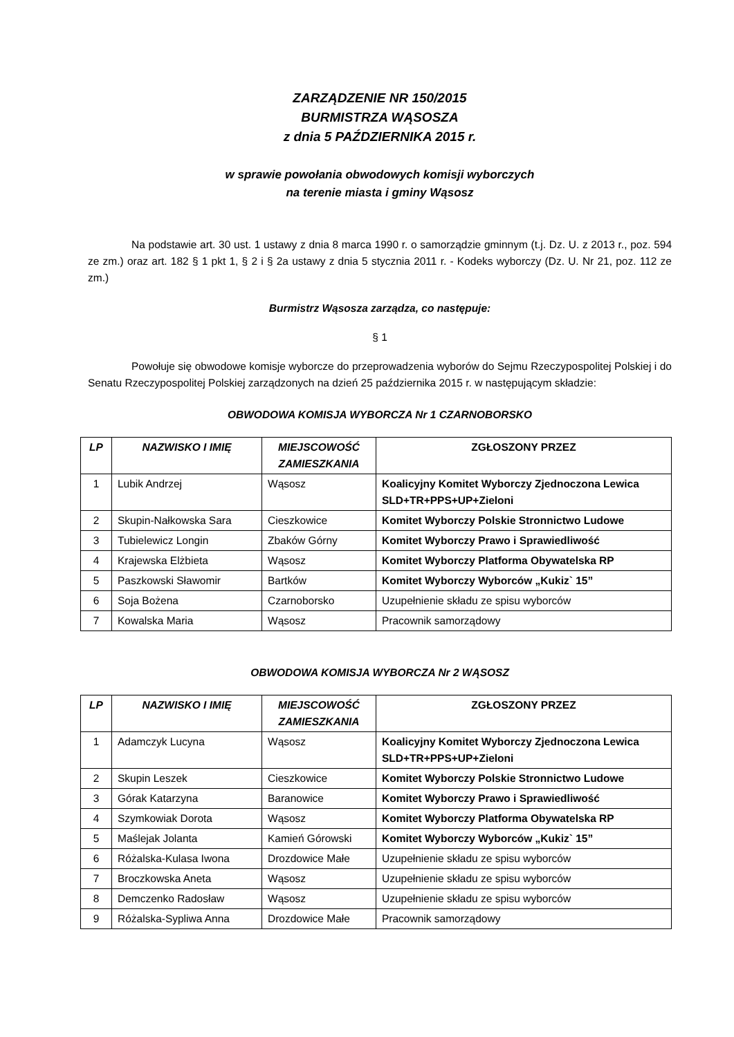ZARZĄDZENIE NR 150/2015
BURMISTRZA WĄSOSZA
z dnia 5 PAŹDZIERNIKA 2015 r.
w sprawie powołania obwodowych komisji wyborczych
na terenie miasta i gminy Wąsosz
Na podstawie art. 30 ust. 1 ustawy z dnia 8 marca 1990 r. o samorządzie gminnym (t.j. Dz. U. z 2013 r., poz. 594 ze zm.) oraz art. 182 § 1 pkt 1, § 2 i § 2a ustawy z dnia 5 stycznia 2011 r. - Kodeks wyborczy (Dz. U. Nr 21, poz. 112 ze zm.)
Burmistrz Wąsosza zarządza, co następuje:
§ 1
Powołuje się obwodowe komisje wyborcze do przeprowadzenia wyborów do Sejmu Rzeczypospolitej Polskiej i do Senatu Rzeczypospolitej Polskiej zarządzonych na dzień 25 października 2015 r. w następującym składzie:
OBWODOWA KOMISJA WYBORCZA Nr 1 CZARNOBORSKO
| LP | NAZWISKO I IMIĘ | MIEJSCOWOŚĆ ZAMIESZKANIA | ZGŁOSZONY PRZEZ |
| --- | --- | --- | --- |
| 1 | Lubik Andrzej | Wąsosz | Koalicyjny Komitet Wyborczy Zjednoczona Lewica SLD+TR+PPS+UP+Zieloni |
| 2 | Skupin-Nałkowska Sara | Cieszkowice | Komitet Wyborczy Polskie Stronnictwo Ludowe |
| 3 | Tubielewicz Longin | Zbaków Górny | Komitet Wyborczy Prawo i Sprawiedliwość |
| 4 | Krajewska Elżbieta | Wąsosz | Komitet Wyborczy Platforma Obywatelska RP |
| 5 | Paszkowski Sławomir | Bartków | Komitet Wyborczy Wyborców „Kukiz` 15” |
| 6 | Soja Bożena | Czarnoborsko | Uzupełnienie składu ze spisu wyborców |
| 7 | Kowalska Maria | Wąsosz | Pracownik samorządowy |
OBWODOWA KOMISJA WYBORCZA Nr 2 WĄSOSZ
| LP | NAZWISKO I IMIĘ | MIEJSCOWOŚĆ ZAMIESZKANIA | ZGŁOSZONY PRZEZ |
| --- | --- | --- | --- |
| 1 | Adamczyk Lucyna | Wąsosz | Koalicyjny Komitet Wyborczy Zjednoczona Lewica SLD+TR+PPS+UP+Zieloni |
| 2 | Skupin Leszek | Cieszkowice | Komitet Wyborczy Polskie Stronnictwo Ludowe |
| 3 | Górak Katarzyna | Baranowice | Komitet Wyborczy Prawo i Sprawiedliwość |
| 4 | Szymkowiak Dorota | Wąsosz | Komitet Wyborczy Platforma Obywatelska RP |
| 5 | Maślejak Jolanta | Kamień Górowski | Komitet Wyborczy Wyborców „Kukiz` 15” |
| 6 | Różalska-Kulasa Iwona | Drozdowice Małe | Uzupełnienie składu ze spisu wyborców |
| 7 | Broczkowska Aneta | Wąsosz | Uzupełnienie składu ze spisu wyborców |
| 8 | Demczenko Radosław | Wąsosz | Uzupełnienie składu ze spisu wyborców |
| 9 | Różalska-Sypliwa Anna | Drozdowice Małe | Pracownik samorządowy |